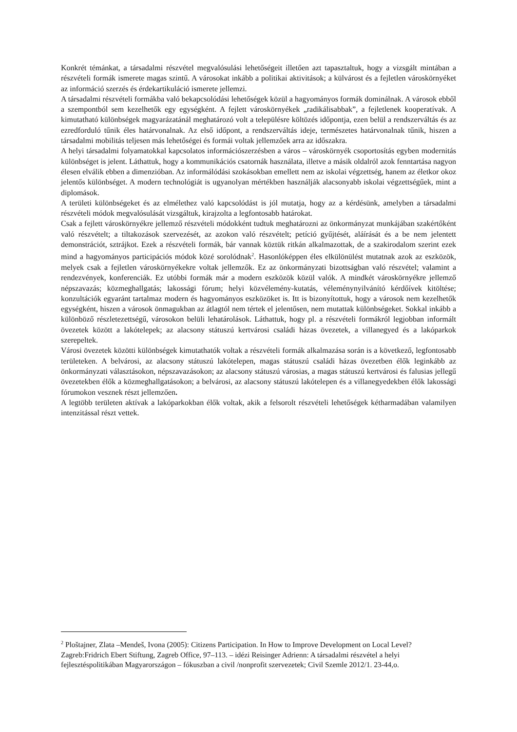Konkrét témánkat, a társadalmi részvétel megvalósulási lehetőségeit illetően azt tapasztaltuk, hogy a vizsgált mintában a részvételi formák ismerete magas szintű. A városokat inkább a politikai aktivitások; a külvárost és a fejletlen városkörnyéket az információ szerzés és érdekartikuláció ismerete jellemzi.
A társadalmi részvételi formákba való bekapcsolódási lehetőségek közül a hagyományos formák dominálnak. A városok ebből a szempontból sem kezelhetők egy egységként. A fejlett városkörnyékek „radikálisabbak”, a fejletlenek kooperatívak. A kimutatható különbségek magyarázatánál meghatározó volt a településre költözés időpontja, ezen belül a rendszerváltás és az ezredforduló tűnik éles határvonalnak. Az első időpont, a rendszerváltás ideje, természetes határvonalnak tűnik, hiszen a társadalmi mobilitás teljesen más lehetőségei és formái voltak jellemzőek arra az időszakra.
A helyi társadalmi folyamatokkal kapcsolatos információszerzésben a város – városkörnyék csoportosítás egyben modernitás különbséget is jelent. Láthattuk, hogy a kommunikációs csatornák használata, illetve a másik oldalról azok fenntartása nagyon élesen elválik ebben a dimenzióban. Az informálódási szokásokban emellett nem az iskolai végzettség, hanem az életkor okoz jelentős különbséget. A modern technológiát is ugyanolyan mértékben használják alacsonyabb iskolai végzettségűek, mint a diplomások.
A területi különbségeket és az elmélethez való kapcsolódást is jól mutatja, hogy az a kérdésünk, amelyben a társadalmi részvételi módok megvalósulását vizsgáltuk, kirajzolta a legfontosabb határokat.
Csak a fejlett városkörnyékre jellemző részvételi módokként tudtuk meghatározni az önkormányzat munkájában szakértőként való részvételt; a tiltakozások szervezését, az azokon való részvételt; petíció gyűjtését, aláírását és a be nem jelentett demonstrációt, sztrájkot. Ezek a részvételi formák, bár vannak köztük ritkán alkalmazottak, de a szakirodalom szerint ezek mind a hagyományos participációs módok közé sorolódnak<sup>2</sup>. Hasonlóképpen éles elkülönülést mutatnak azok az eszközök, melyek csak a fejletlen városkörnyékekre voltak jellemzők. Ez az önkormányzati bizottságban való részvétel; valamint a rendezvények, konferenciák. Ez utóbbi formák már a modern eszközök közül valók. A mindkét városkörnyékre jellemző népszavazás; közmeghallgatás; lakossági fórum; helyi közvélemény-kutatás, véleménynyilvánító kérdőívek kitöltése; konzultációk egyaránt tartalmaz modern és hagyományos eszközöket is. Itt is bizonyítottuk, hogy a városok nem kezelhetők egységként, hiszen a városok önmagukban az átlagtól nem tértek el jelentősen, nem mutattak különbségeket. Sokkal inkább a különböző részletezettségű, városokon belüli lehatárolások. Láthattuk, hogy pl. a részvételi formákról legjobban informált övezetek között a lakótelepek; az alacsony státuszú kertvárosi családi házas övezetek, a villanegyed és a lakóparkok szerepeltek.
Városi övezetek közötti különbségek kimutathatók voltak a részvételi formák alkalmazása során is a következő, legfontosabb területeken. A belvárosi, az alacsony státuszú lakótelepen, magas státuszú családi házas övezetben élők leginkább az önkormányzati választásokon, népszavazásokon; az alacsony státuszú városias, a magas státuszú kertvárosi és falusias jellegű övezetekben élők a közmeghallgatásokon; a belvárosi, az alacsony státuszú lakótelepen és a villanegyedekben élők lakossági fórumokon vesznek részt jellemzően.
A legtöbb területen aktívak a lakóparkokban élők voltak, akik a felsorolt részvételi lehetőségek kétharmadában valamilyen intenzitással részt vettek.
<sup>2</sup> Ploštajner, Zlata –Mendeš, Ivona (2005): Citizens Participation. In How to Improve Development on Local Level? Zagreb:Fridrich Ebert Stiftung, Zagreb Office, 97–113. – idézi Reisinger Adrienn: A társadalmi részvétel a helyi fejlesztéspolitikában Magyarországon – fókuszban a civil /nonprofit szervezetek; Civil Szemle 2012/1. 23-44,o.